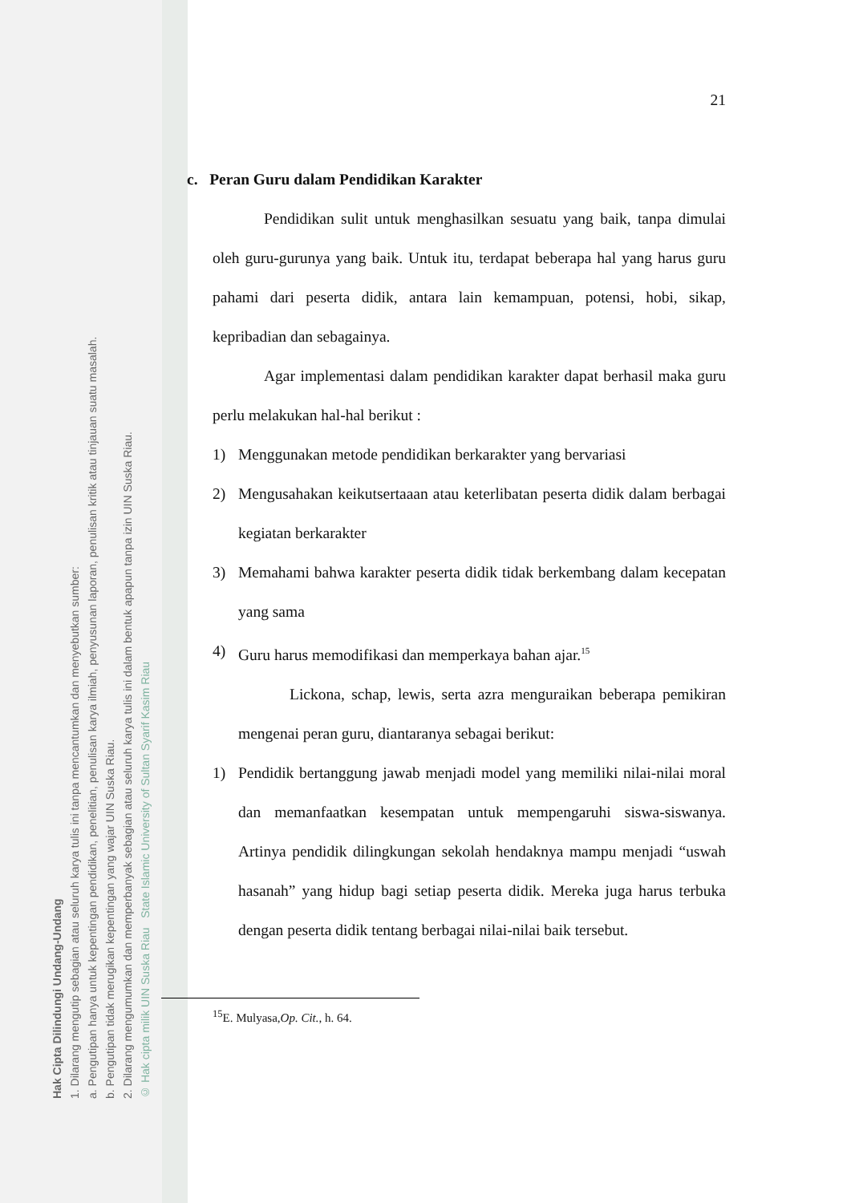Hak Cipta Dilindungi Undang-Undang
1. Dilarang mengutip sebagian atau seluruh karya tulis ini tanpa mencantumkan dan menyebutkan sumber:
a. Pengutipan hanya untuk kepentingan pendidikan, penelitian, penulisan karya ilmiah, penyusunan laporan, penulisan kritik atau tinjauan suatu masalah.
b. Pengutipan tidak merugikan kepentingan yang wajar UIN Suska Riau.
2. Dilarang mengumumkan dan memperbanyak sebagian atau seluruh karya tulis ini dalam bentuk apapun tanpa izin UIN Suska Riau.
© Hak cipta milik UIN Suska Riau State Islamic University of Sultan Syarif Kasim Riau
21
c. Peran Guru dalam Pendidikan Karakter
Pendidikan sulit untuk menghasilkan sesuatu yang baik, tanpa dimulai oleh guru-gurunya yang baik. Untuk itu, terdapat beberapa hal yang harus guru pahami dari peserta didik, antara lain kemampuan, potensi, hobi, sikap, kepribadian dan sebagainya.
Agar implementasi dalam pendidikan karakter dapat berhasil maka guru perlu melakukan hal-hal berikut :
1) Menggunakan metode pendidikan berkarakter yang bervariasi
2) Mengusahakan keikutsertaaan atau keterlibatan peserta didik dalam berbagai kegiatan berkarakter
3) Memahami bahwa karakter peserta didik tidak berkembang dalam kecepatan yang sama
4) Guru harus memodifikasi dan memperkaya bahan ajar.<sup>15</sup>
Lickona, schap, lewis, serta azra menguraikan beberapa pemikiran mengenai peran guru, diantaranya sebagai berikut:
1) Pendidik bertanggung jawab menjadi model yang memiliki nilai-nilai moral dan memanfaatkan kesempatan untuk mempengaruhi siswa-siswanya. Artinya pendidik dilingkungan sekolah hendaknya mampu menjadi “uswah hasanah” yang hidup bagi setiap peserta didik. Mereka juga harus terbuka dengan peserta didik tentang berbagai nilai-nilai baik tersebut.
<sup>15</sup> E. Mulyasa,Op. Cit., h. 64.